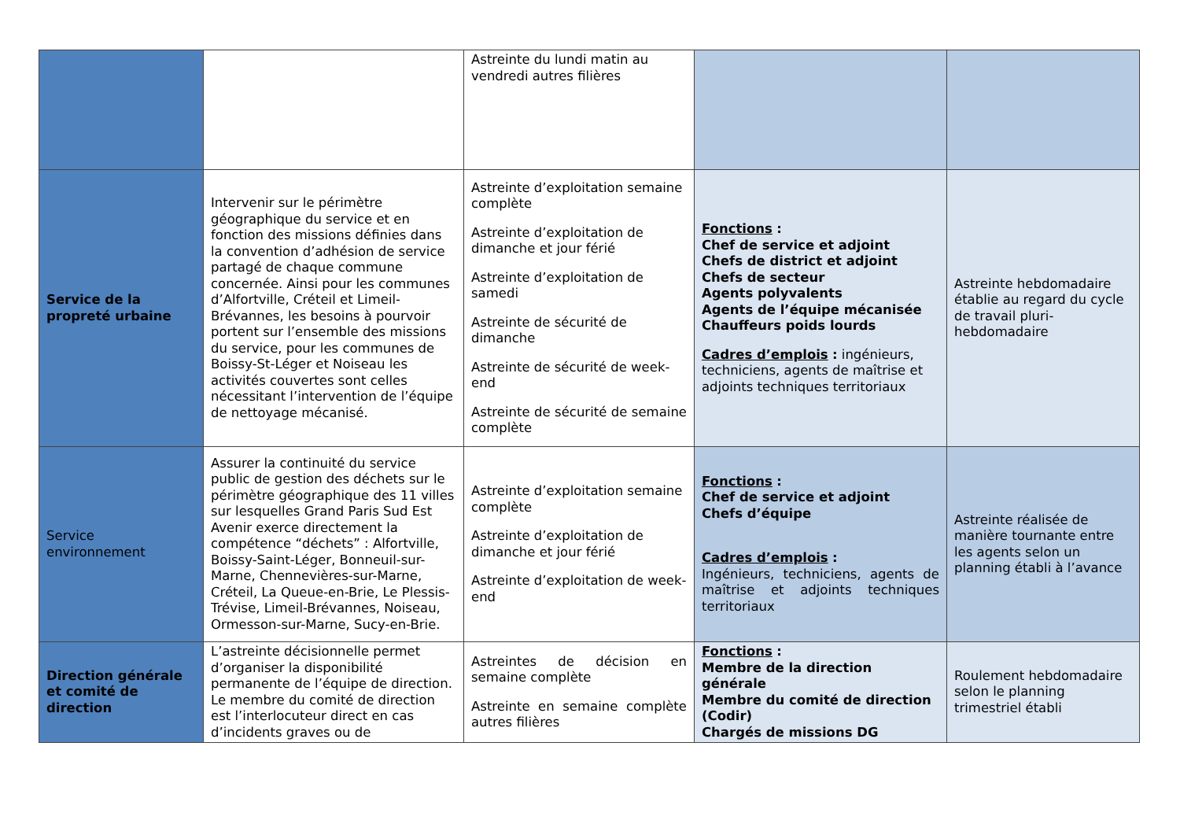| | | Astreinte du lundi matin au vendredi autres filières | | |
| Service de la propreté urbaine | Intervenir sur le périmètre géographique du service et en fonction des missions définies dans la convention d’adhésion de service partagé de chaque commune concernée. Ainsi pour les communes d’Alfortville, Créteil et Limeil-Brévannes, les besoins à pourvoir portent sur l’ensemble des missions du service, pour les communes de Boissy-St-Léger et Noiseau les activités couvertes sont celles nécessitant l’intervention de l’équipe de nettoyage mécanisé. | Astreinte d’exploitation semaine complète Astreinte d’exploitation de dimanche et jour férié Astreinte d’exploitation de samedi Astreinte de sécurité de dimanche Astreinte de sécurité de week-end Astreinte de sécurité de semaine complète | Fonctions : Chef de service et adjoint Chefs de district et adjoint Chefs de secteur Agents polyvalents Agents de l’équipe mécanisée Chauffeurs poids lourds Cadres d’emplois : ingénieurs, techniciens, agents de maîtrise et adjoints techniques territoriaux | Astreinte hebdomadaire établie au regard du cycle de travail pluri-hebdomadaire |
| Service environnement | Assurer la continuité du service public de gestion des déchets sur le périmètre géographique des 11 villes sur lesquelles Grand Paris Sud Est Avenir exerce directement la compétence “déchets” : Alfortville, Boissy-Saint-Léger, Bonneuil-sur-Marne, Chennevières-sur-Marne, Créteil, La Queue-en-Brie, Le Plessis-Trévise, Limeil-Brévannes, Noiseau, Ormesson-sur-Marne, Sucy-en-Brie. | Astreinte d’exploitation semaine complète Astreinte d’exploitation de dimanche et jour férié Astreinte d’exploitation de week-end | Fonctions : Chef de service et adjoint Chefs d’équipe Cadres d’emplois : Ingénieurs, techniciens, agents de maîtrise et adjoints techniques territoriaux | Astreinte réalisée de manière tournante entre les agents selon un planning établi à l’avance |
| Direction générale et comité de direction | L’astreinte décisionnelle permet d’organiser la disponibilité permanente de l’équipe de direction. Le membre du comité de direction est l’interlocuteur direct en cas d’incidents graves ou de | Astreintes de décision en semaine complète Astreinte en semaine complète autres filières | Fonctions : Membre de la direction générale Membre du comité de direction (Codir) Chargés de missions DG | Roulement hebdomadaire selon le planning trimestriel établi |